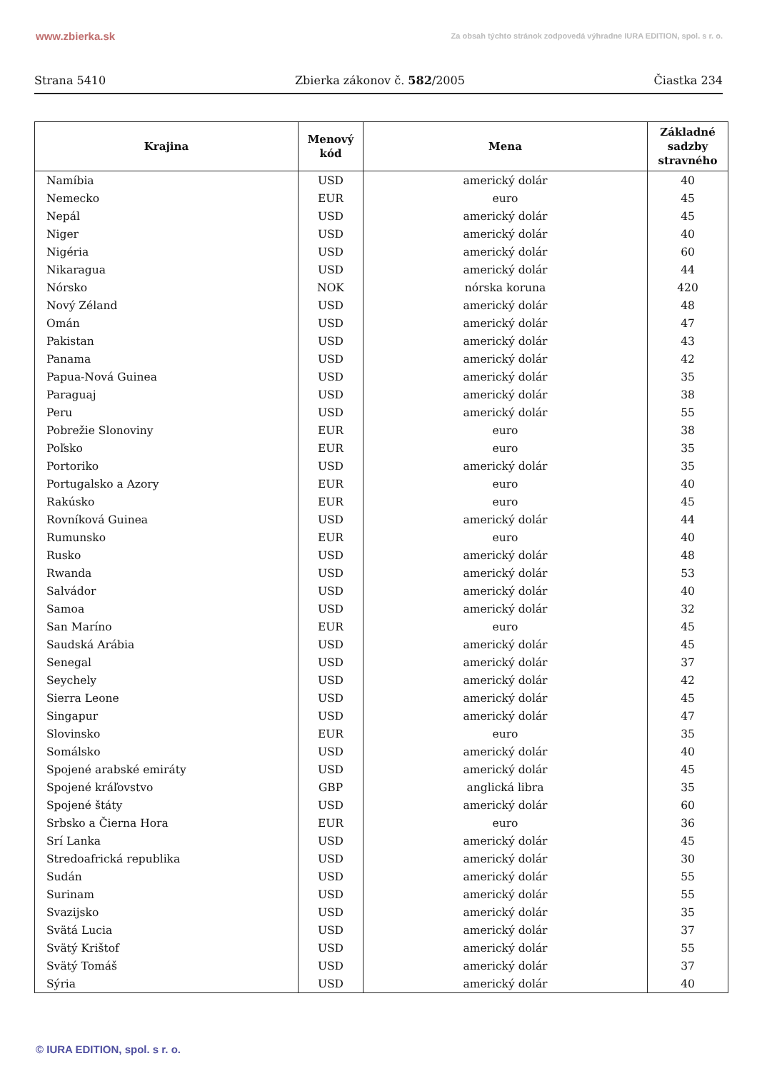www.zbierka.sk Za obsah týchto stránok zodpovedá výhradne IURA EDITION, spol. s r. o.
Strana 5410 Zbierka zákonov č. 582/2005 Čiastka 234
| Krajina | Menový kód | Mena | Základné sadzby stravného |
| --- | --- | --- | --- |
| Namíbia | USD | americký dolár | 40 |
| Nemecko | EUR | euro | 45 |
| Nepál | USD | americký dolár | 45 |
| Niger | USD | americký dolár | 40 |
| Nigéria | USD | americký dolár | 60 |
| Nikaragua | USD | americký dolár | 44 |
| Nórsko | NOK | nórska koruna | 420 |
| Nový Zéland | USD | americký dolár | 48 |
| Omán | USD | americký dolár | 47 |
| Pakistan | USD | americký dolár | 43 |
| Panama | USD | americký dolár | 42 |
| Papua-Nová Guinea | USD | americký dolár | 35 |
| Paraguaj | USD | americký dolár | 38 |
| Peru | USD | americký dolár | 55 |
| Pobrežie Slonoviny | EUR | euro | 38 |
| Poľsko | EUR | euro | 35 |
| Portoriko | USD | americký dolár | 35 |
| Portugalsko a Azory | EUR | euro | 40 |
| Rakúsko | EUR | euro | 45 |
| Rovníková Guinea | USD | americký dolár | 44 |
| Rumunsko | EUR | euro | 40 |
| Rusko | USD | americký dolár | 48 |
| Rwanda | USD | americký dolár | 53 |
| Salvádor | USD | americký dolár | 40 |
| Samoa | USD | americký dolár | 32 |
| San Maríno | EUR | euro | 45 |
| Saudská Arábia | USD | americký dolár | 45 |
| Senegal | USD | americký dolár | 37 |
| Seychely | USD | americký dolár | 42 |
| Sierra Leone | USD | americký dolár | 45 |
| Singapur | USD | americký dolár | 47 |
| Slovinsko | EUR | euro | 35 |
| Somálsko | USD | americký dolár | 40 |
| Spojené arabské emiráty | USD | americký dolár | 45 |
| Spojené kráľovstvo | GBP | anglická libra | 35 |
| Spojené štáty | USD | americký dolár | 60 |
| Srbsko a Čierna Hora | EUR | euro | 36 |
| Srí Lanka | USD | americký dolár | 45 |
| Stredoafrická republika | USD | americký dolár | 30 |
| Sudán | USD | americký dolár | 55 |
| Surinam | USD | americký dolár | 55 |
| Svazijsko | USD | americký dolár | 35 |
| Svätá Lucia | USD | americký dolár | 37 |
| Svätý Krištof | USD | americký dolár | 55 |
| Svätý Tomáš | USD | americký dolár | 37 |
| Sýria | USD | americký dolár | 40 |
© IURA EDITION, spol. s r. o.